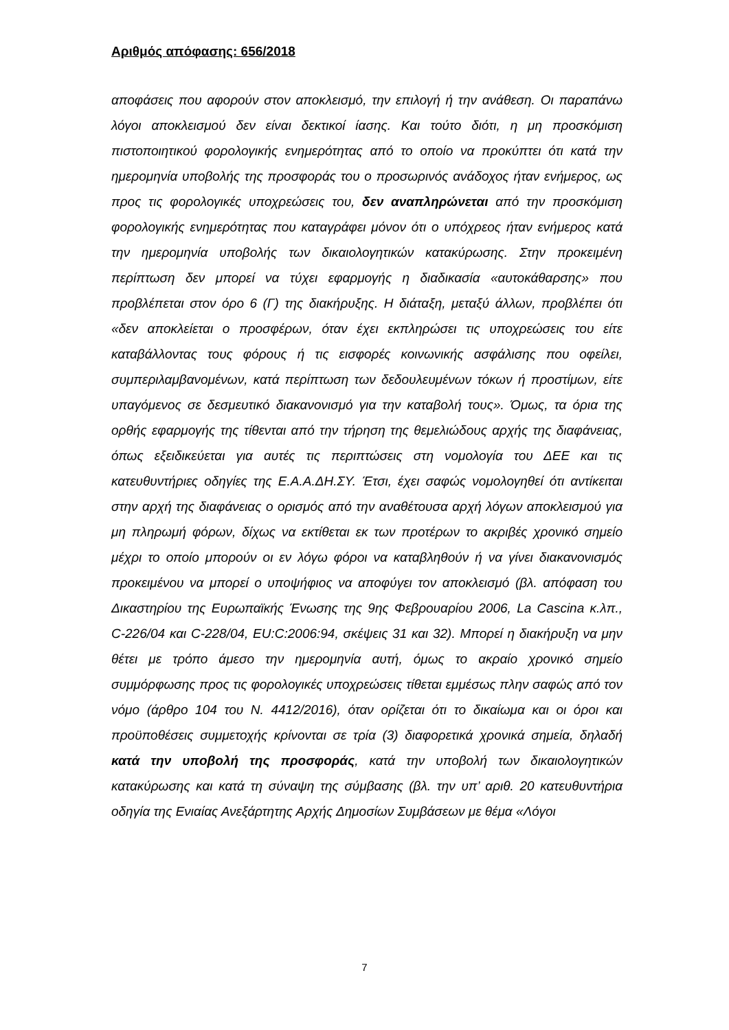Αριθμός απόφασης: 656/2018
αποφάσεις που αφορούν στον αποκλεισμό, την επιλογή ή την ανάθεση. Οι παραπάνω λόγοι αποκλεισμού δεν είναι δεκτικοί ίασης. Και τούτο διότι, η μη προσκόμιση πιστοποιητικού φορολογικής ενημερότητας από το οποίο να προκύπτει ότι κατά την ημερομηνία υποβολής της προσφοράς του ο προσωρινός ανάδοχος ήταν ενήμερος, ως προς τις φορολογικές υποχρεώσεις του, δεν αναπληρώνεται από την προσκόμιση φορολογικής ενημερότητας που καταγράφει μόνον ότι ο υπόχρεος ήταν ενήμερος κατά την ημερομηνία υποβολής των δικαιολογητικών κατακύρωσης. Στην προκειμένη περίπτωση δεν μπορεί να τύχει εφαρμογής η διαδικασία «αυτοκάθαρσης» που προβλέπεται στον όρο 6 (Γ) της διακήρυξης. Η διάταξη, μεταξύ άλλων, προβλέπει ότι «δεν αποκλείεται ο προσφέρων, όταν έχει εκπληρώσει τις υποχρεώσεις του είτε καταβάλλοντας τους φόρους ή τις εισφορές κοινωνικής ασφάλισης που οφείλει, συμπεριλαμβανομένων, κατά περίπτωση των δεδουλευμένων τόκων ή προστίμων, είτε υπαγόμενος σε δεσμευτικό διακανονισμό για την καταβολή τους». Όμως, τα όρια της ορθής εφαρμογής της τίθενται από την τήρηση της θεμελιώδους αρχής της διαφάνειας, όπως εξειδικεύεται για αυτές τις περιπτώσεις στη νομολογία του ΔΕΕ και τις κατευθυντήριες οδηγίες της Ε.Α.Α.ΔΗ.ΣΥ. Έτσι, έχει σαφώς νομολογηθεί ότι αντίκειται στην αρχή της διαφάνειας ο ορισμός από την αναθέτουσα αρχή λόγων αποκλεισμού για μη πληρωμή φόρων, δίχως να εκτίθεται εκ των προτέρων το ακριβές χρονικό σημείο μέχρι το οποίο μπορούν οι εν λόγω φόροι να καταβληθούν ή να γίνει διακανονισμός προκειμένου να μπορεί ο υποψήφιος να αποφύγει τον αποκλεισμό (βλ. απόφαση του Δικαστηρίου της Ευρωπαϊκής Ένωσης της 9ης Φεβρουαρίου 2006, La Cascina κ.λπ., C‑226/04 και C‑228/04, EU:C:2006:94, σκέψεις 31 και 32). Μπορεί η διακήρυξη να μην θέτει με τρόπο άμεσο την ημερομηνία αυτή, όμως το ακραίο χρονικό σημείο συμμόρφωσης προς τις φορολογικές υποχρεώσεις τίθεται εμμέσως πλην σαφώς από τον νόμο (άρθρο 104 του Ν. 4412/2016), όταν ορίζεται ότι το δικαίωμα και οι όροι και προϋποθέσεις συμμετοχής κρίνονται σε τρία (3) διαφορετικά χρονικά σημεία, δηλαδή κατά την υποβολή της προσφοράς, κατά την υποβολή των δικαιολογητικών κατακύρωσης και κατά τη σύναψη της σύμβασης (βλ. την υπ’ αριθ. 20 κατευθυντήρια οδηγία της Ενιαίας Ανεξάρτητης Αρχής Δημοσίων Συμβάσεων με θέμα «Λόγοι
7